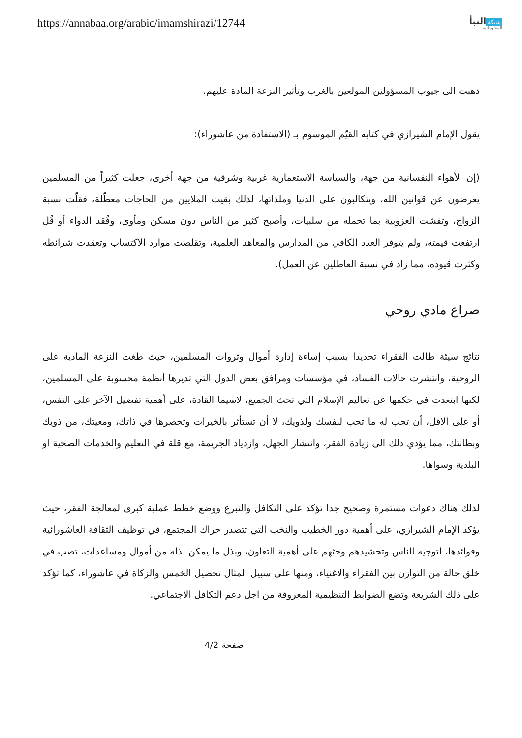https://annabaa.org/arabic/imamshirazi/12744
شبكة النبأ
المعلوماتية
ذهبت الى جيوب المسؤولين المولعين بالغرب وتأثير النزعة المادة عليهم.
يقول الإمام الشيرازي في كتابه القيّم الموسوم بـ (الاستفادة من عاشوراء):
(إن الأهواء النفسانية من جهة، والسياسة الاستعمارية غربية وشرقية من جهة أخرى، جعلت كثيراً من المسلمين يعرضون عن قوانين الله، ويتكالبون على الدنيا وملذاتها، لذلك بقيت الملايين من الحاجات معطّلة، فقلّت نسبة الزواج، وتفشت العزوبية بما تحمله من سلبيات، وأصبح كثير من الناس دون مسكن ومأوى، وفُقد الدواء أو قُل ارتفعت قيمته، ولم يتوفر العدد الكافي من المدارس والمعاهد العلمية، وتقلصت موارد الاكتساب وتعقدت شرائطه وكثرت قيوده، مما زاد في نسبة العاطلين عن العمل).
صراع مادي روحي
نتائج سيئة طالت الفقراء تحديدا بسبب إساءة إدارة أموال وثروات المسلمين، حيث طغت النزعة المادية على الروحية، وانتشرت حالات الفساد، في مؤسسات ومرافق بعض الدول التي تديرها أنظمة محسوبة على المسلمين، لكنها ابتعدت في حكمها عن تعاليم الإسلام التي تحث الجميع، لاسيما القادة، على أهمية تفضيل الآخر على النفس، أو على الاقل، أن تحب له ما تحب لنفسك ولذويك، لا أن تستأثر بالخيرات وتحصرها في ذاتك، ومعيتك، من ذويك وبطانتك، مما يؤدي ذلك الى زيادة الفقر، وانتشار الجهل، وازدياد الجريمة، مع قلة في التعليم والخدمات الصحية او البلدية وسواها.
لذلك هناك دعوات مستمرة وصحيح جدا تؤكد على التكافل والتبرع ووضع خطط عملية كبرى لمعالجة الفقر، حيث يؤكد الإمام الشيرازي، على أهمية دور الخطيب والنخب التي تتصدر حراك المجتمع، في توظيف الثقافة العاشورائية وفوائدها، لتوجيه الناس وتحشيدهم وحثهم على أهمية التعاون، وبذل ما يمكن بذله من أموال ومساعدات، تصب في خلق حالة من التوازن بين الفقراء والاغنياء، ومنها على سبيل المثال تحصيل الخمس والزكاة في عاشوراء، كما تؤكد على ذلك الشريعة وتضع الضوابط التنظيمية المعروفة من اجل دعم التكافل الاجتماعي.
صفحة 4/2